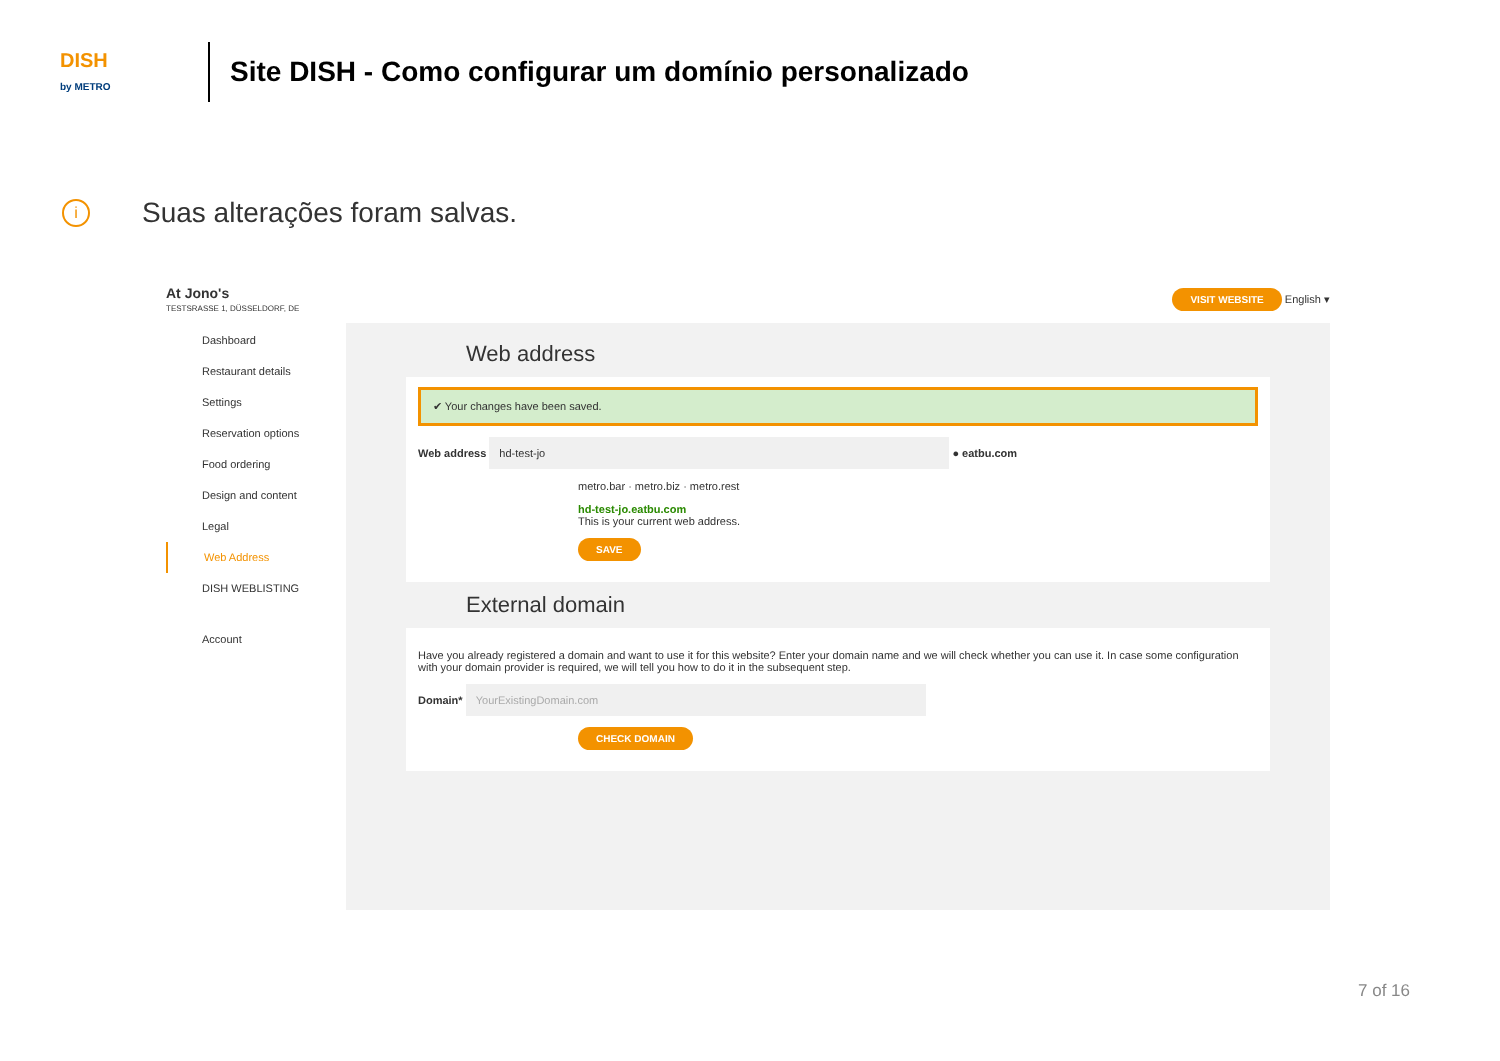DISH
by METRO
Site DISH - Como configurar um domínio personalizado
i
Suas alterações foram salvas.
At Jono's
TESTSRASSE 1, DÜSSELDORF, DE
VISIT WEBSITE English ▾
Dashboard
Restaurant details
Settings
Reservation options
Food ordering
Design and content
Legal
Web Address
DISH WEBLISTING
Account
Web address
✔ Your changes have been saved.
Web address hd-test-jo ● eatbu.com
metro.bar · metro.biz · metro.rest
hd-test-jo.eatbu.com
This is your current web address.
SAVE
External domain
Have you already registered a domain and want to use it for this website? Enter your domain name and we will check whether you can use it. In case some configuration with your domain provider is required, we will tell you how to do it in the subsequent step.
Domain* YourExistingDomain.com
CHECK DOMAIN
7 of 16